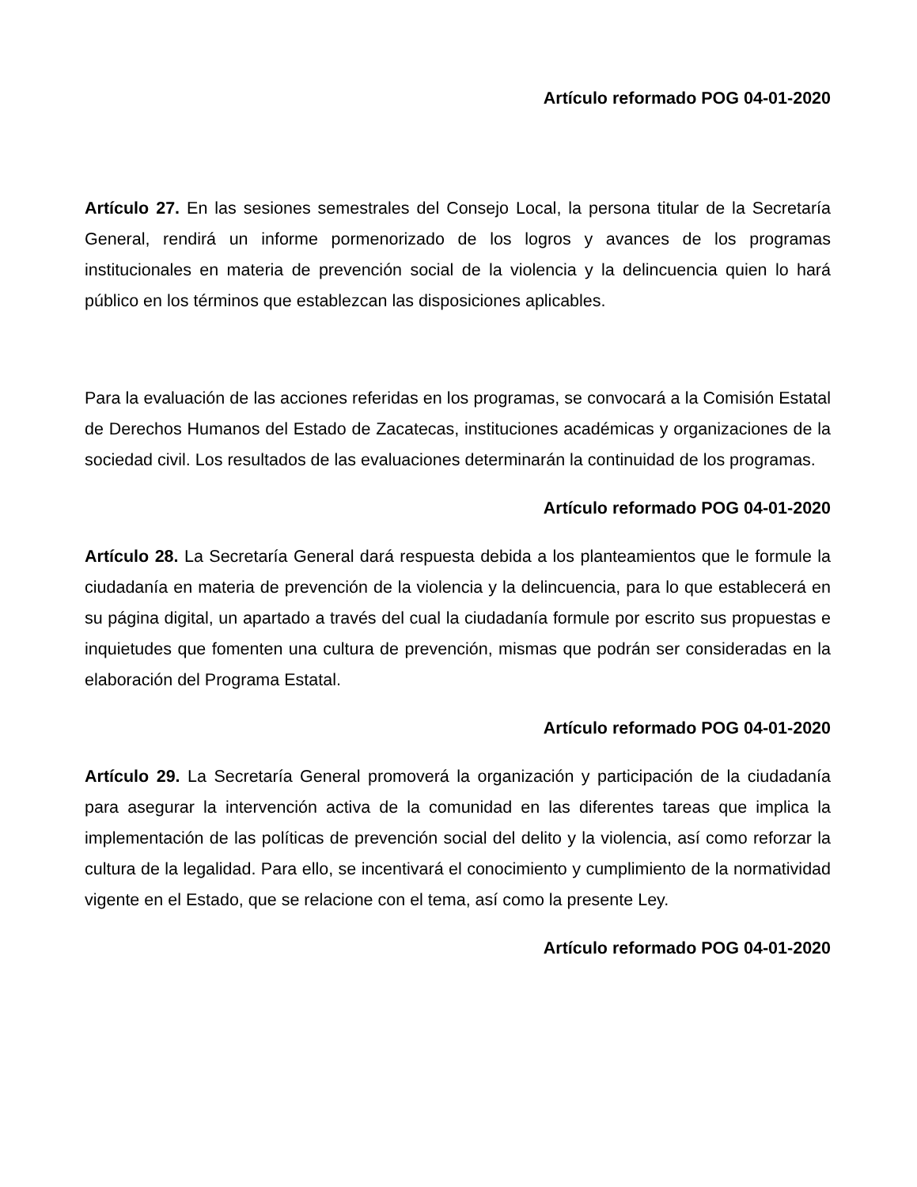Artículo reformado POG 04-01-2020
Artículo 27. En las sesiones semestrales del Consejo Local, la persona titular de la Secretaría General, rendirá un informe pormenorizado de los logros y avances de los programas institucionales en materia de prevención social de la violencia y la delincuencia quien lo hará público en los términos que establezcan las disposiciones aplicables.
Para la evaluación de las acciones referidas en los programas, se convocará a la Comisión Estatal de Derechos Humanos del Estado de Zacatecas, instituciones académicas y organizaciones de la sociedad civil. Los resultados de las evaluaciones determinarán la continuidad de los programas.
Artículo reformado POG 04-01-2020
Artículo 28. La Secretaría General dará respuesta debida a los planteamientos que le formule la ciudadanía en materia de prevención de la violencia y la delincuencia, para lo que establecerá en su página digital, un apartado a través del cual la ciudadanía formule por escrito sus propuestas e inquietudes que fomenten una cultura de prevención, mismas que podrán ser consideradas en la elaboración del Programa Estatal.
Artículo reformado POG 04-01-2020
Artículo 29. La Secretaría General promoverá la organización y participación de la ciudadanía para asegurar la intervención activa de la comunidad en las diferentes tareas que implica la implementación de las políticas de prevención social del delito y la violencia, así como reforzar la cultura de la legalidad. Para ello, se incentivará el conocimiento y cumplimiento de la normatividad vigente en el Estado, que se relacione con el tema, así como la presente Ley.
Artículo reformado POG 04-01-2020